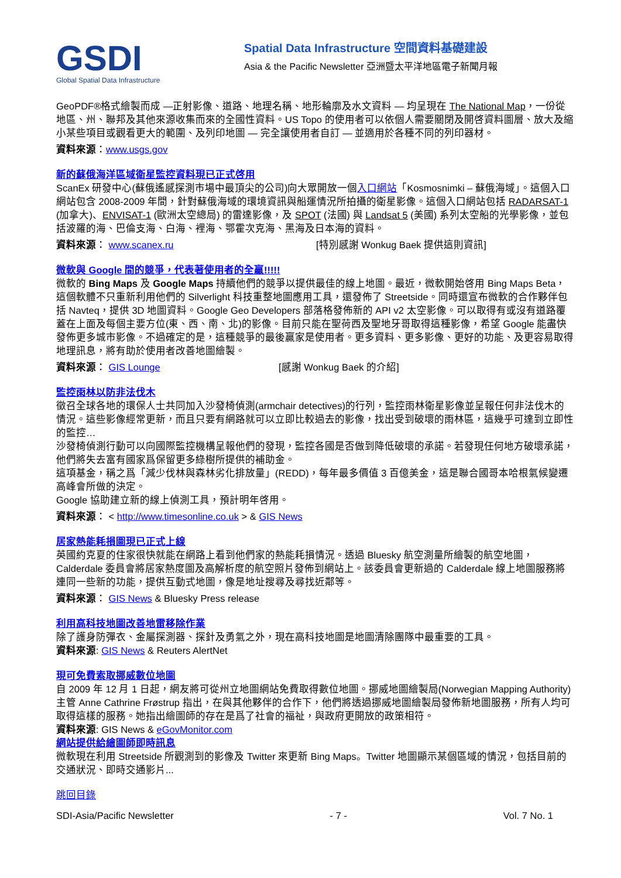GSDI
Global Spatial Data Infrastructure
Spatial Data Infrastructure 空間資料基礎建設
Asia & the Pacific Newsletter 亞洲暨太平洋地區電子新聞月報
GeoPDF®格式繪製而成 —正射影像、道路、地理名稱、地形輪廓及水文資料 — 均呈現在 The National Map，一份從地區、州、聯邦及其他來源收集而來的全國性資料。US Topo 的使用者可以依個人需要關閉及開啓資料圖層、放大及縮小某些項目或觀看更大的範圍、及列印地圖 — 完全讓使用者自訂 — 並適用於各種不同的列印器材。
資料來源 ： www.usgs.gov
新的蘇俄海洋區域衛星監控資料現已正式啓用
ScanEx 研發中心(蘇俄遙感探測市場中最頂尖的公司)向大眾開放一個入口網站「Kosmosnimki – 蘇俄海域」。這個入口網站包含 2008-2009 年間，針對蘇俄海域的環境資訊與船運情況所拍攝的衛星影像。這個入口網站包括 RADARSAT-1 (加拿大)、ENVISAT-1 (歐洲太空總局) 的雷達影像，及 SPOT (法國) 與 Landsat 5 (美國) 系列太空船的光學影像，並包括波羅的海、巴倫支海、白海、裡海、鄂霍次克海、黑海及日本海的資料。
資料來源： www.scanex.ru [特別感謝 Wonkug Baek 提供這則資訊]
微軟與 Google 間的競爭，代表著使用者的全贏!!!!!
微軟的 Bing Maps 及 Google Maps 持續他們的競爭以提供最佳的線上地圖。最近，微軟開始啓用 Bing Maps Beta，這個軟體不只重新利用他們的 Silverlight 科技重整地圖應用工具，還發佈了 Streetside。同時還宣布微軟的合作夥伴包括 Navteq，提供 3D 地圖資料。Google Geo Developers 部落格發佈新的 API v2 太空影像。可以取得有或沒有道路覆蓋在上面及每個主要方位(東、西、南、北)的影像。目前只能在聖荷西及聖地牙哥取得這種影像，希望 Google 能盡快發佈更多城市影像。不過確定的是，這種競爭的最後贏家是使用者。更多資料、更多影像、更好的功能、及更容易取得地理訊息，將有助於使用者改善地圖繪製。
資料來源： GIS Lounge [感謝 Wonkug Baek 的介紹]
監控雨林以防非法伐木
徵召全球各地的環保人士共同加入沙發椅偵測(armchair detectives)的行列，監控雨林衛星影像並呈報任何非法伐木的情況。這些影像經常更新，而且只要有網路就可以立即比較過去的影像，找出受到破壞的雨林區，這幾乎可達到立即性的監控…
沙發椅偵測行動可以向國際監控機構呈報他們的發現，監控各國是否做到降低破壞的承諾。若發現任何地方破壞承諾，他們將失去富有國家爲保留更多綠樹所提供的補助金。
這項基金，稱之爲「減少伐林與森林劣化排放量」(REDD)，每年最多價值 3 百億美金，這是聯合國哥本哈根氣候變遷高峰會所做的決定。
Google 協助建立新的線上偵測工具，預計明年啓用。
資料來源： < http://www.timesonline.co.uk > & GIS News
居家熱能耗損圖現已正式上線
英國約克夏的住家很快就能在網路上看到他們家的熱能耗損情況。透過 Bluesky 航空測量所繪製的航空地圖，Calderdale 委員會將居家熱度圖及高解析度的航空照片發佈到網站上。該委員會更新過的 Calderdale 線上地圖服務將連同一些新的功能，提供互動式地圖，像是地址搜尋及尋找近鄰等。
資料來源： GIS News & Bluesky Press release
利用高科技地圖改善地雷移除作業
除了護身防彈衣、金屬探測器、探針及勇氣之外，現在高科技地圖是地圖清除團隊中最重要的工具。
資料來源: GIS News & Reuters AlertNet
現可免費索取挪威數位地圖
自 2009 年 12 月 1 日起，網友將可從州立地圖網站免費取得數位地圖。挪威地圖繪製局(Norwegian Mapping Authority)主管 Anne Cathrine Frøstrup 指出，在與其他夥伴的合作下，他們將透過挪威地圖繪製局發佈新地圖服務，所有人均可取得這樣的服務。她指出繪圖師的存在是爲了社會的福祉，與政府更開放的政策相符。
資料來源: GIS News & eGovMonitor.com
網站提供給繪圖師即時訊息
微軟現在利用 Streetside 所觀測到的影像及 Twitter 來更新 Bing Maps。Twitter 地圖顯示某個區域的情況，包括目前的交通狀況、即時交通影片...
跳回目錄
SDI-Asia/Pacific Newsletter - 7 - Vol. 7 No. 1